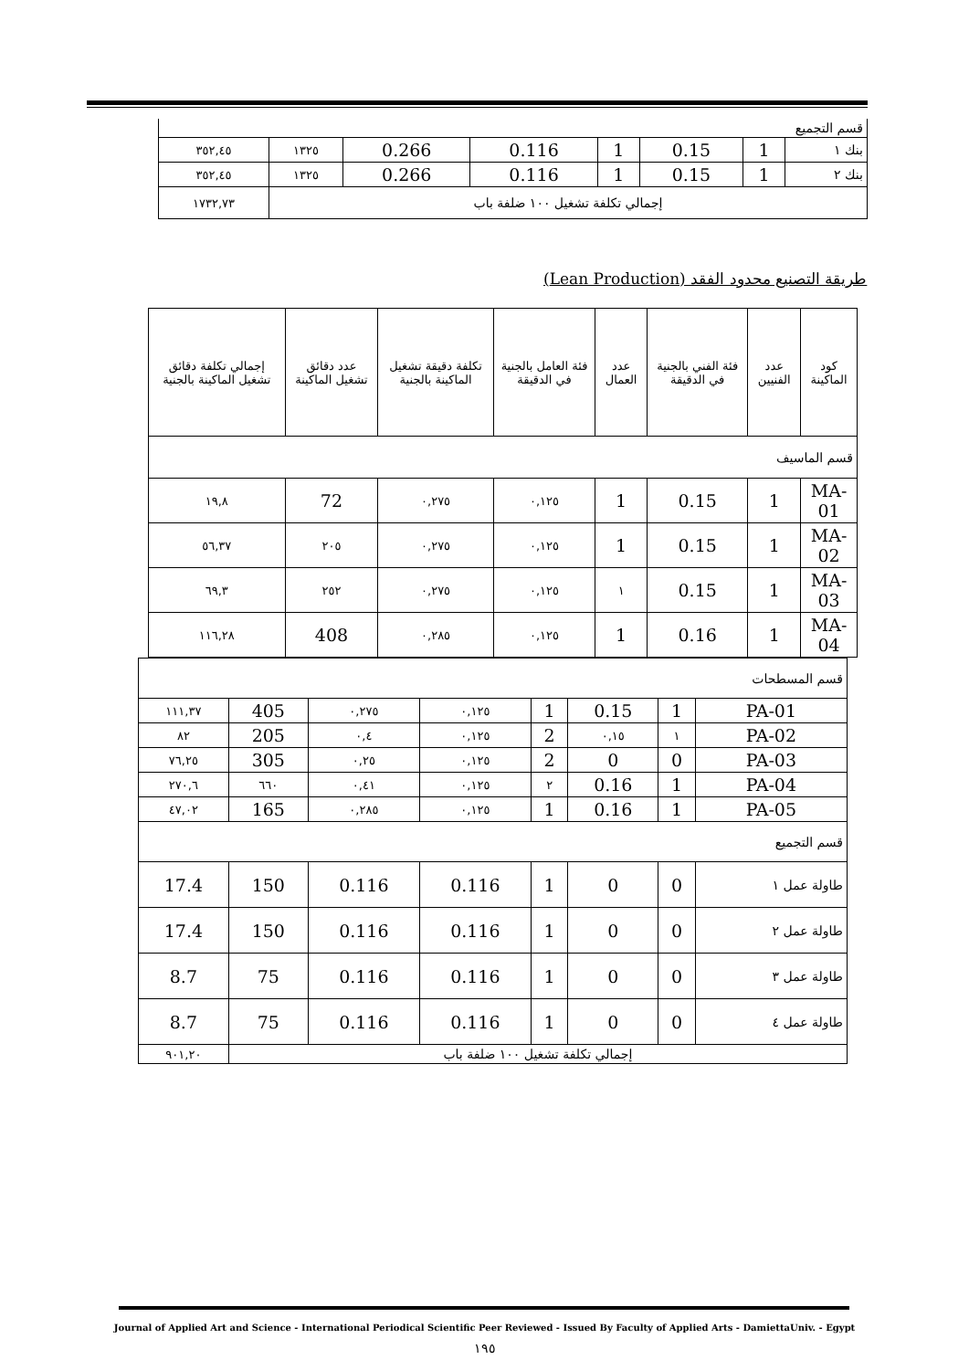| قسم التجميع | | | | | | | |
| بنك ١ | 1 | 0.15 | 1 | 0.116 | 0.266 | ١٣٢٥ | ٣٥٢,٤٥ |
| بنك ٢ | 1 | 0.15 | 1 | 0.116 | 0.266 | ١٣٢٥ | ٣٥٢,٤٥ |
| إجمالي تكلفة تشغيل ١٠٠ ضلفة باب | | | | | | | ١٧٣٢,٧٣ |
طريقة التصنيع محدود الفقد (Lean Production)
| كود الماكينة | عدد الفنيين | فئة الفني بالجنية في الدقيقة | عدد العمال | فئة العامل بالجنية في الدقيقة | تكلفة دقيقة تشغيل الماكينة بالجنية | عدد دقائق تشغيل الماكينة | إجمالي تكلفة دقائق تشغيل الماكينة بالجنية |
| قسم الماسيف | | | | | | | |
| MA-01 | 1 | 0.15 | 1 | ٠,١٢٥ | ٠,٢٧٥ | 72 | ١٩,٨ |
| MA-02 | 1 | 0.15 | 1 | ٠,١٢٥ | ٠,٢٧٥ | ٢٠٥ | ٥٦,٣٧ |
| MA-03 | 1 | 0.15 | ١ | ٠,١٢٥ | ٠,٢٧٥ | ٢٥٢ | ٦٩,٣ |
| MA-04 | 1 | 0.16 | 1 | ٠,١٢٥ | ٠,٢٨٥ | 408 | ١١٦,٢٨ |
| قسم المسطحات | | | | | | | |
| PA-01 | 1 | 0.15 | 1 | ٠,١٢٥ | ٠,٢٧٥ | 405 | ١١١,٣٧ |
| PA-02 | ١ | ٠,١٥ | 2 | ٠,١٢٥ | ٠,٤ | 205 | ٨٢ |
| PA-03 | 0 | 0 | 2 | ٠,١٢٥ | ٠,٢٥ | 305 | ٧٦,٢٥ |
| PA-04 | 1 | 0.16 | ٢ | ٠,١٢٥ | ٠,٤١ | ٦٦٠ | ٢٧٠,٦ |
| PA-05 | 1 | 0.16 | 1 | ٠,١٢٥ | ٠,٢٨٥ | 165 | ٤٧,٠٢ |
| قسم التجميع | | | | | | | |
| طاولة عمل ١ | 0 | 0 | 1 | 0.116 | 0.116 | 150 | 17.4 |
| طاولة عمل ٢ | 0 | 0 | 1 | 0.116 | 0.116 | 150 | 17.4 |
| طاولة عمل ٣ | 0 | 0 | 1 | 0.116 | 0.116 | 75 | 8.7 |
| طاولة عمل ٤ | 0 | 0 | 1 | 0.116 | 0.116 | 75 | 8.7 |
| إجمالي تكلفة تشغيل ١٠٠ ضلفة باب | | | | | | | ٩٠١,٢٠ |
Journal of Applied Art and Science - International Periodical Scientific Peer Reviewed - Issued By Faculty of Applied Arts - DamiettaUniv. - Egypt
١٩٥